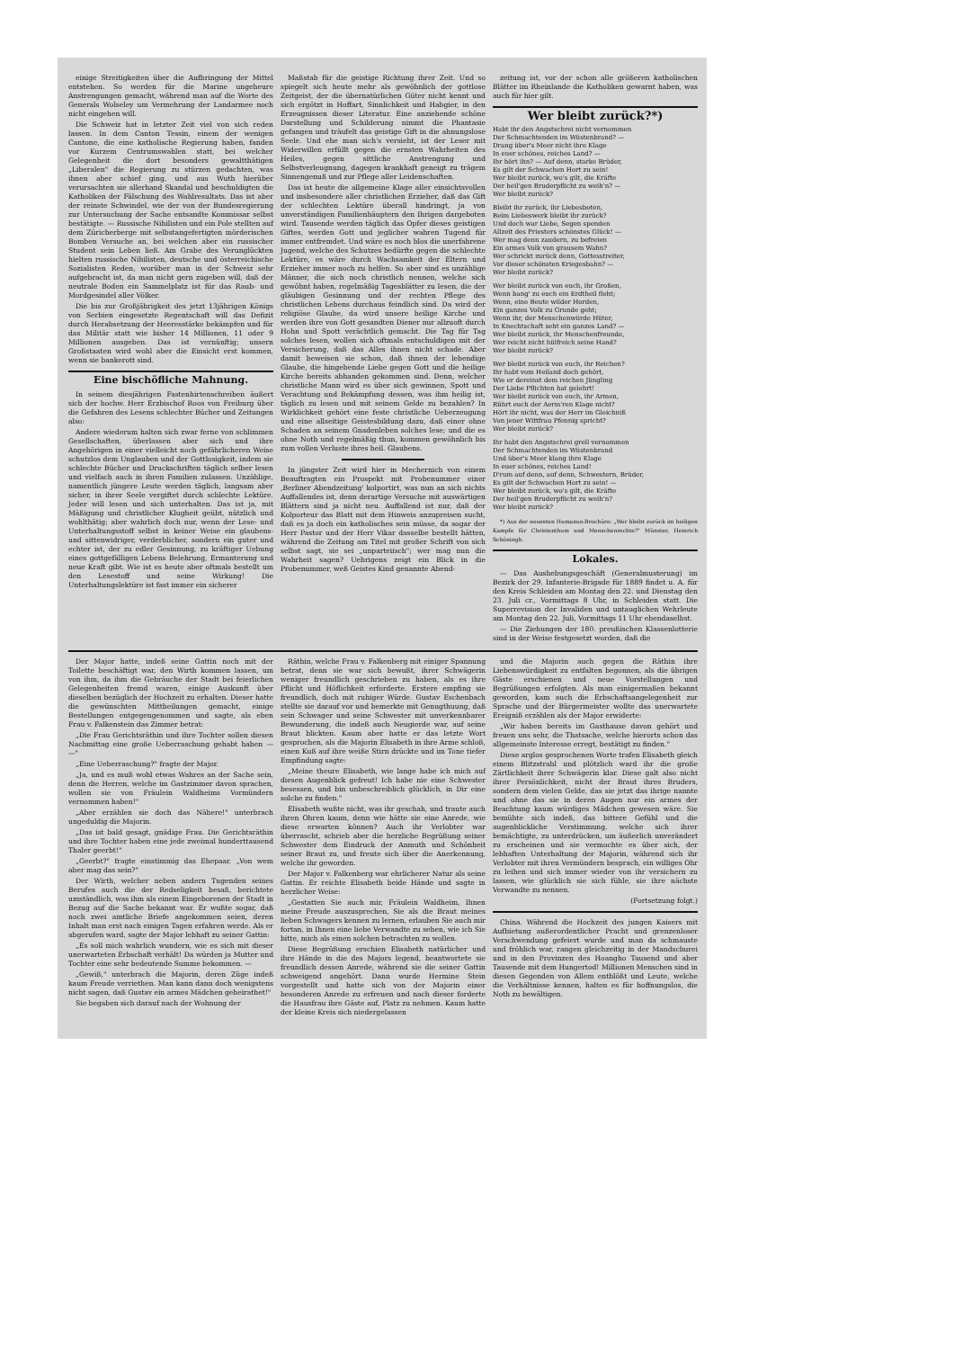einige Streitigkeiten über die Aufbringung der Mittel entstehen. So werden für die Marine ungeheure Anstrengungen gemacht, während man auf die Worte des Generals Wolseley um Vermehrung der Landarmee noch nicht eingehen will.
Die Schweiz hat in letzter Zeit viel von sich reden lassen. In dem Canton Tessin, einem der wenigen Cantone, die eine katholische Regierung haben, fanden vor Kurzem Centrumswahlen statt, bei welcher Gelegenheit die dort besonders gewaltthätigen „Liberalen" die Regierung zu stürzen gedachten, was ihnen aber schief ging, und aus Wuth hierüber verursachten sie allerhand Skandal und beschuldigten die Katholiken der Fälschung des Wahlresultats. Das ist aber der reinste Schwindel, wie der von der Bundesregierung zur Untersuchung der Sache entsandte Kommissar selbst bestätigte. — Russische Nihilisten und ein Pole stellten auf dem Züricherberge mit selbstangefertigten mörderischen Bomben Versuche an, bei welchen aber ein russischer Student sein Leben ließ. Am Grabe des Verunglückten hielten russische Nihilisten, deutsche und österreichische Sozialisten Reden, worüber man in der Schweiz sehr aufgebracht ist, da man nicht gern zugeben will, daß der neutrale Boden ein Sammelplatz ist für das Raub- und Mordgesindel aller Völker.
Die bis zur Großjährigkeit des jetzt 13jährigen Königs von Serbien eingesetzte Regentschaft will das Defizit durch Herabsetzung der Heeresstärke bekämpfen und für das Militär statt wie bisher 14 Millionen, 11 oder 9 Millionen ausgeben. Das ist vernünftig; unsern Großstaaten wird wohl aber die Einsicht erst kommen, wenn sie bankerott sind.
Eine bischöfliche Mahnung.
In seinem diesjährigen Fastenhirtenschreiben äußert sich der hochw. Herr Erzbischof Roos von Freiburg über die Gefahren des Lesens schlechter Bücher und Zeitungen also:
Andere wiederum halten sich zwar ferne von schlimmen Gesellschaften, überlassen aber sich und ihre Angehörigen in einer vielleicht noch gefährlicheren Weise schutzlos dem Unglauben und der Gottlosigkeit, indem sie schlechte Bücher und Druckschriften täglich selber lesen und vielfach auch in ihren Familien zulassen. Unzählige, namentlich jüngere Leute werden täglich, langsam aber sicher, in ihrer Seele vergiftet durch schlechte Lektüre. Jeder will lesen und sich unterhalten. Das ist ja, mit Mäßigung und christlicher Klugheit geübt, nützlich und wohlthätig; aber wahrlich doch nur, wenn der Lese- und Unterhaltungsstoff selbst in keiner Weise ein glaubens- und sittenwidriger, verderblicher, sondern ein guter und echter ist, der zu edler Gesinnung, zu kräftiger Uebung eines gottgefälligen Lebens Belehrung, Ermunterung und neue Kraft gibt. Wie ist es heute aber oftmals bestellt um den Lesestoff und seine Wirkung! Die Unterhaltungslektüre ist fast immer ein sicherer
Maßstab für die geistige Richtung ihrer Zeit. Und so spiegelt sich heute mehr als gewöhnlich der gottlose Zeitgeist, der die übernatürlichen Güter nicht kennt und sich ergötzt in Hoffart, Sinnlichkeit und Habgier, in den Erzeugnissen dieser Literatur. Eine anziehende schöne Darstellung und Schilderung nimmt die Phantasie gefangen und träufelt das geistige Gift in die ahnungslose Seele. Und ehe man sich's versieht, ist der Leser mit Widerwillen erfüllt gegen die ernsten Wahrheiten des Heiles, gegen sittliche Anstrengung und Selbstverleugnung, dagegen krankhaft geneigt zu trägem Sinnengenuß und zur Pflege aller Leidenschaften.
Das ist heute die allgemeine Klage aller einsichtsvollen und insbesondere aller christlichen Erzieher, daß das Gift der schlechten Lektüre überall hindringt, ja von unverständigen Familienhäuptern den Ihrigen dargeboten wird. Tausende werden täglich das Opfer dieses geistigen Giftes, werden Gott und jeglicher wahren Tugend für immer entfremdet. Und wäre es noch blos die unerfahrene Jugend, welche des Schutzes bedürfte gegen die schlechte Lektüre, es wäre durch Wachsamkeit der Eltern und Erzieher immer noch zu helfen. So aber sind es unzählige Männer, die sich noch christlich nennen, welche sich gewöhnt haben, regelmäßig Tagesblätter zu lesen, die der gläubigen Gesinnung und der rechten Pflege des christlichen Lebens durchaus feindlich sind. Da wird der religiöse Glaube, da wird unsere heilige Kirche und werden ihre von Gott gesandten Diener nur allzuoft durch Hohn und Spott verächtlich gemacht. Die Tag für Tag solches lesen, wollen sich oftmals entschuldigen mit der Versicherung, daß das Alles ihnen nicht schade. Aber damit beweisen sie schon, daß ihnen der lebendige Glaube, die hingebende Liebe gegen Gott und die heilige Kirche bereits abhanden gekommen sind. Denn, welcher christliche Mann wird es über sich gewinnen, Spott und Verachtung und Bekämpfung dessen, was ihm heilig ist, täglich zu lesen und mit seinem Gelde zu bezahlen? In Wirklichkeit gehört eine feste christliche Ueberzeugung und eine allseitige Geistesbildung dazu, daß einer ohne Schaden an seinem Gnadenleben solches lese; und die es ohne Noth und regelmäßig thun, kommen gewöhnlich bis zum vollen Verluste ihres heil. Glaubens.
In jüngster Zeit wird hier in Mechernich von einem Beauftragten ein Prospekt mit Probenummer einer ‚Berliner Abendzeitung' kolportirt, was nun an sich nichts Auffallendes ist, denn derartige Versuche mit auswärtigen Blättern sind ja nicht neu. Auffallend ist nur, daß der Kolporteur das Blatt mit dem Hinweis anzupreisen sucht, daß es ja doch ein katholisches sein müsse, da sogar der Herr Pastor und der Herr Vikar dasselbe bestellt hätten, während die Zeitung am Titel mit großer Schrift von sich selbst sagt, sie sei „unparteiisch"; wer mag nun die Wahrheit sagen? Uebrigens zeigt ein Blick in die Probenummer, weß Geistes Kind genannte Abend-
zeitung ist, vor der schon alle größeren katholischen Blätter im Rheinlande die Katholiken gewarnt haben, was auch für hier gilt.
Wer bleibt zurück?*)
Habt ihr den Angstschrei nicht vernommen
Der Schmachtenden im Wüstenbrand? —
Drang über's Meer nicht ihre Klage
In euer schönes, reiches Land? —
Ihr hört ihn? — Auf denn, starke Brüder,
Es gilt der Schwachen Hort zu sein!
Wer bleibt zurück, wo's gilt, die Kräfte
Der heil'gen Bruderpflicht zu weih'n? —
Wer bleibt zurück?
Bleibt ihr zurück, ihr Liebesboten,
Beim Liebeswerk bleibt ihr zurück?
Und doch war Liebe, Segen spenden
Allzeit des Priesters schönstes Glück! —
Wer mag denn zaudern, zu befreien
Ein armes Volk von grausem Wahn?
Wer schrickt zurück denn, Gottesstreiter,
Vor dieser schönsten Kriegesbahn? —
Wer bleibt zurück?
Wer bleibt zurück von euch, ihr Großen,
Wenn bang' zu euch ein Erdtheil fleht;
Wenn, eine Beute wilder Horden,
Ein ganzes Volk zu Grunde geht;
Wenn ihr, der Menschenwürde Hüter,
In Knechtschaft seht ein ganzes Land? —
Wer bleibt zurück, ihr Menschenfreunde,
Wer reicht nicht hülfreich seine Hand?
Wer bleibt zurück?
Wer bleibt zurück von euch, ihr Reichen?
Ihr habt vom Heiland doch gehört,
Wie er dereinst dem reichen Jüngling
Der Liebe Pflichten hat gelehrt!
Wer bleibt zurück von euch, ihr Armen,
Rührt euch der Aerm'ren Klage nicht?
Hört ihr nicht, was der Herr im Gleichniß
Von jener Wittfrau Pfennig spricht?
Wer bleibt zurück?
Ihr habt den Angstschrei grell vernommen
Der Schmachtenden im Wüstenbrand
Und über's Meer klang ihre Klage
In euer schönes, reiches Land!
D'rum auf denn, auf denn, Schwestern, Brüder,
Es gilt der Schwachen Hort zu sein! —
Wer bleibt zurück, wo's gilt, die Kräfte
Der heil'gen Bruderpflicht zu weih'n?
Wer bleibt zurück?
*) Aus der neuesten Humanus-Brochüre: „Wer bleibt zurück im heiligen Kampfe für Christenthum und Menschenrechte?" Münster, Heinrich Schöningh.
Lokales.
— Das Aushebungsgeschäft (Generalmusterung) im Bezirk der 29. Infanterie-Brigade für 1889 findet u. A. für den Kreis Schleiden am Montag den 22. und Dienstag den 23. Juli cr., Vormittags 8 Uhr, in Schleiden statt. Die Superrevision der Invaliden und untauglichen Wehrleute am Montag den 22. Juli, Vormittags 11 Uhr ebendaselbst.
— Die Ziehungen der 180. preußischen Klassenlotterie sind in der Weise festgesetzt worden, daß die
Der Major hatte, indeß seine Gattin noch mit der Toilette beschäftigt war, den Wirth kommen lassen, um von ihm, da ihm die Gebräuche der Stadt bei feierlichen Gelegenheiten fremd waren, einige Auskunft über dieselben bezüglich der Hochzeit zu erhalten. Dieser hatte die gewünschten Mittheilungen gemacht, einige Bestellungen entgegengenommen und sagte, als eben Frau v. Falkenstein das Zimmer betrat:
„Die Frau Gerichtsräthin und ihre Tochter sollen diesen Nachmittag eine große Ueberraschung gehabt haben — —"
„Eine Ueberraschung?" fragte der Major.
„Ja, und es muß wohl etwas Wahres an der Sache sein, denn die Herren, welche im Gastzimmer davon sprachen, wollen sie von Fräulein Waldheims Vormündern vernommen haben!"
„Aber erzählen sie doch das Nähere!" unterbrach ungeduldig die Majorin.
„Das ist bald gesagt, gnädige Frau. Die Gerichtsräthin und ihre Tochter haben eine jede zweimal hunderttausend Thaler geerbt!"
„Geerbt?" fragte einstimmig das Ehepaar. „Von wem aber mag das sein?"
Der Wirth, welcher neben andern Tugenden seines Berufes auch die der Redseligkeit besaß, berichtete umständlich, was ihm als einem Eingeborenen der Stadt in Bezug auf die Sache bekannt war. Er wußte sogar, daß noch zwei amtliche Briefe angekommen seien, deren Inhalt man erst nach einigen Tagen erfahren werde. Als er abgerufen ward, sagte der Major lebhaft zu seiner Gattin:
„Es soll mich wahrlich wundern, wie es sich mit dieser unerwarteten Erbschaft verhält! Da würden ja Mutter und Tochter eine sehr bedeutende Summe bekommen. —
„Gewiß," unterbrach die Majorin, deren Züge indeß kaum Freude verriethen. Man kann dann doch wenigstens nicht sagen, daß Gustav ein armes Mädchen geheirathet!"
Sie begaben sich darauf nach der Wohnung der
Räthin, welche Frau v. Falkenberg mit einiger Spannung betrat, denn sie war sich bewußt, ihrer Schwägerin weniger freundlich geschrieben zu haben, als es ihre Pflicht und Höflichkeit erforderte. Erstere empfing sie freundlich, doch mit ruhiger Würde. Gustav Eschenbach stellte sie darauf vor und bemerkte mit Genugthuung, daß sein Schwager und seine Schwester mit unverkennbarer Bewunderung, die indeß auch Neugierde war, auf seine Braut blickten. Kaum aber hatte er das letzte Wort gesprochen, als die Majorin Elisabeth in ihre Arme schloß, einen Kuß auf ihre weiße Stirn drückte und im Tone tiefer Empfindung sagte:
„Meine theure Elisabeth, wie lange habe ich mich auf diesen Augenblick gefreut! Ich habe nie eine Schwester besessen, und bin unbeschreiblich glücklich, in Dir eine solche zu finden."
Elisabeth wußte nicht, was ihr geschah, und traute auch ihren Ohren kaum, denn wie hätte sie eine Anrede, wie diese erwarten können? Auch ihr Verlobter war überrascht, schrieb aber die herzliche Begrüßung seiner Schwester dem Eindruck der Anmuth und Schönheit seiner Braut zu, und freute sich über die Anerkennung, welche ihr geworden.
Der Major v. Falkenberg war ehrlicherer Natur als seine Gattin. Er reichte Elisabeth beide Hände und sagte in herzlicher Weise:
„Gestatten Sie auch mir, Fräulein Waldheim, Ihnen meine Freude auszusprechen, Sie als die Braut meines lieben Schwagers kennen zu lernen, erlauben Sie auch mir fortan, in Ihnen eine liebe Verwandte zu sehen, wie ich Sie bitte, mich als einen solchen betrachten zu wollen.
Diese Begrüßung erschien Elisabeth natürlicher und ihre Hände in die des Majors legend, beantwortete sie freundlich dessen Anrede, während sie die seiner Gattin schweigend angehört. Dann wurde Hermine Stein vorgestellt und hatte sich von der Majorin einer besonderen Anrede zu erfreuen und nach dieser forderte die Hausfrau ihre Gäste auf, Platz zu nehmen. Kaum hatte der kleine Kreis sich niedergelassen
und die Majorin auch gegen die Räthin ihre Liebenswürdigkeit zu entfalten begonnen, als die übrigen Gäste erschienen und neue Vorstellungen und Begrüßungen erfolgten. Als man einigermaßen bekannt geworden, kam auch die Erbschaftsangelegenheit zur Sprache und der Bürgermeister wollte das unerwartete Ereigniß erzählen als der Major erwiderte:
„Wir haben bereits im Gasthause davon gehört und freuen uns sehr, die Thatsache, welche hierorts schon das allgemeinste Interesse erregt, bestätigt zu finden."
Diese arglos gesprochenen Worte trafen Elisabeth gleich einem Blitzstrahl und plötzlich ward ihr die große Zärtlichkeit ihrer Schwägerin klar. Diese galt also nicht ihrer Persönlichkeit, nicht der Braut ihres Bruders, sondern dem vielen Gelde, das sie jetzt das ihrige nannte und ohne das sie in deren Augen nur ein armes der Beachtung kaum würdiges Mädchen gewesen wäre. Sie bemühte sich indeß, das bittere Gefühl und die augenblickliche Verstimmung, welche sich ihrer bemächtigte, zu unterdrücken, um äußerlich unverändert zu erscheinen und sie vermochte es über sich, der lebhaften Unterhaltung der Majorin, während sich ihr Verlobter mit ihren Vermündern besprach, ein williges Ohr zu leihen und sich immer wieder von ihr versichern zu lassen, wie glücklich sie sich fühle, sie ihre nächste Verwandte zu nennen.
(Fortsetzung folgt.)
China. Während die Hochzeit des jungen Kaisers mit Aufbietung außerordentlicher Pracht und grenzenloser Verschwendung gefeiert wurde und man da schmauste und fröhlich war, rangen gleichzeitig in der Mandschurei und in den Provinzen des Hoangho Tausend und aber Tausende mit dem Hungertod! Millionen Menschen sind in diesen Gegenden von Allem entblößt und Leute, welche die Verhältnisse kennen, halten es für hoffnungslos, die Noth zu bewältigen.